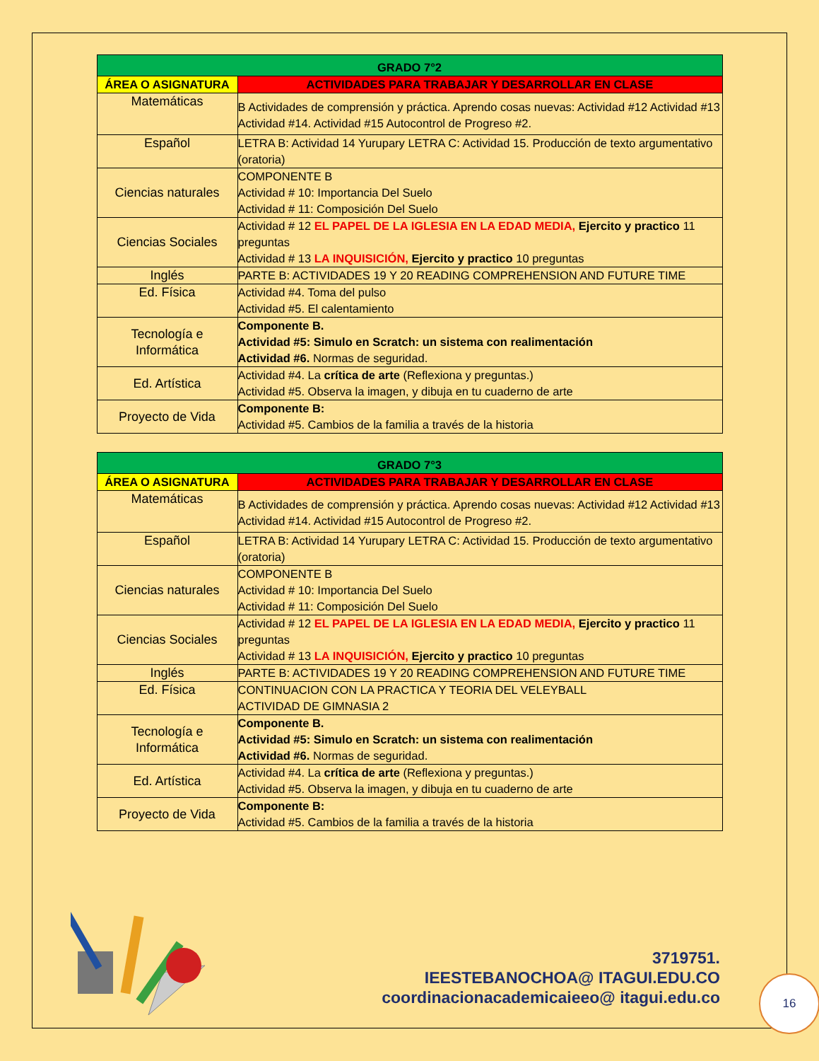| GRADO 7°2 | |
| --- | --- |
| ÁREA O ASIGNATURA | ACTIVIDADES PARA TRABAJAR Y DESARROLLAR EN CLASE |
| Matemáticas | B Actividades de comprensión y práctica. Aprendo cosas nuevas: Actividad #12 Actividad #13 Actividad #14. Actividad #15 Autocontrol de Progreso #2. |
| Español | LETRA B: Actividad 14 Yurupary LETRA C: Actividad 15. Producción de texto argumentativo (oratoria) |
| Ciencias naturales | COMPONENTE B Actividad # 10: Importancia Del Suelo Actividad # 11: Composición Del Suelo |
| Ciencias Sociales | Actividad # 12 EL PAPEL DE LA IGLESIA EN LA EDAD MEDIA, Ejercito y practico 11 preguntas Actividad # 13 LA INQUISICIÓN, Ejercito y practico 10 preguntas |
| Inglés | PARTE B: ACTIVIDADES 19 Y 20 READING COMPREHENSION AND FUTURE TIME |
| Ed. Física | Actividad #4. Toma del pulso Actividad #5. El calentamiento |
| Tecnología e Informática | Componente B. Actividad #5: Simulo en Scratch: un sistema con realimentación Actividad #6. Normas de seguridad. |
| Ed. Artística | Actividad #4. La crítica de arte (Reflexiona y preguntas.) Actividad #5. Observa la imagen, y dibuja en tu cuaderno de arte |
| Proyecto de Vida | Componente B: Actividad #5. Cambios de la familia a través de la historia |
| GRADO 7°3 | |
| --- | --- |
| ÁREA O ASIGNATURA | ACTIVIDADES PARA TRABAJAR Y DESARROLLAR EN CLASE |
| Matemáticas | B Actividades de comprensión y práctica. Aprendo cosas nuevas: Actividad #12 Actividad #13 Actividad #14. Actividad #15 Autocontrol de Progreso #2. |
| Español | LETRA B: Actividad 14 Yurupary LETRA C: Actividad 15. Producción de texto argumentativo (oratoria) |
| Ciencias naturales | COMPONENTE B Actividad # 10: Importancia Del Suelo Actividad # 11: Composición Del Suelo |
| Ciencias Sociales | Actividad # 12 EL PAPEL DE LA IGLESIA EN LA EDAD MEDIA, Ejercito y practico 11 preguntas Actividad # 13 LA INQUISICIÓN, Ejercito y practico 10 preguntas |
| Inglés | PARTE B: ACTIVIDADES 19 Y 20 READING COMPREHENSION AND FUTURE TIME |
| Ed. Física | CONTINUACION CON LA PRACTICA Y TEORIA DEL VELEYBALL ACTIVIDAD DE GIMNASIA 2 |
| Tecnología e Informática | Componente B. Actividad #5: Simulo en Scratch: un sistema con realimentación Actividad #6. Normas de seguridad. |
| Ed. Artística | Actividad #4. La crítica de arte (Reflexiona y preguntas.) Actividad #5. Observa la imagen, y dibuja en tu cuaderno de arte |
| Proyecto de Vida | Componente B: Actividad #5. Cambios de la familia a través de la historia |
3719751.
IEESTEBANOCHOA@ ITAGUI.EDU.CO
coordinacionacademicaieeo@ itagui.edu.co
16